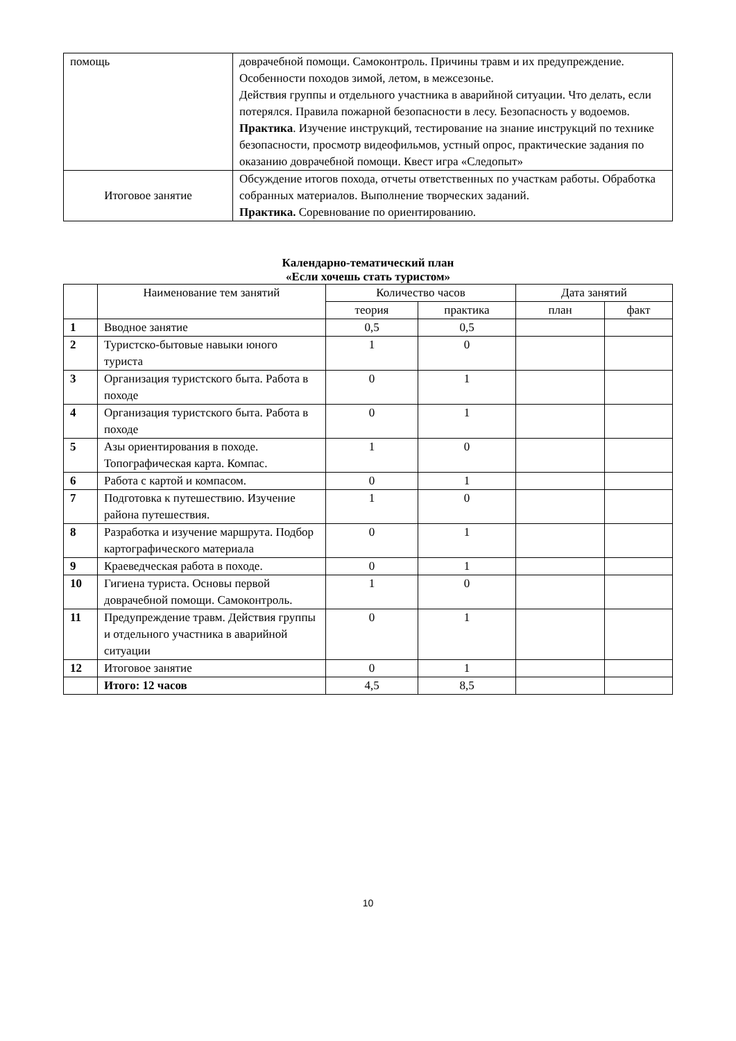| помощь | доврачебной помощи. Самоконтроль. Причины травм и их предупреждение. Особенности походов зимой, летом, в межсезонье. Действия группы и отдельного участника в аварийной ситуации. Что делать, если потерялся. Правила пожарной безопасности в лесу. Безопасность у водоемов. Практика . Изучение инструкций, тестирование на знание инструкций по технике безопасности, просмотр видеофильмов, устный опрос, практические задания по оказанию доврачебной помощи. Квест игра «Следопыт» |
| Итоговое занятие | Обсуждение итогов похода, отчеты ответственных по участкам работы. Обработка собранных материалов. Выполнение творческих заданий. Практика. Соревнование по ориентированию. |
Календарно-тематический план
«Если хочешь стать туристом»
| | Наименование тем занятий | Количество часов | | Дата занятий | |
| --- | --- | --- | --- | --- | --- |
| | | теория | практика | план | факт |
| 1 | Вводное занятие | 0,5 | 0,5 | | |
| 2 | Туристско-бытовые навыки юного туриста | 1 | 0 | | |
| 3 | Организация туристского быта. Работа в походе | 0 | 1 | | |
| 4 | Организация туристского быта. Работа в походе | 0 | 1 | | |
| 5 | Азы ориентирования в походе. Топографическая карта. Компас. | 1 | 0 | | |
| 6 | Работа с картой и компасом. | 0 | 1 | | |
| 7 | Подготовка к путешествию. Изучение района путешествия. | 1 | 0 | | |
| 8 | Разработка и изучение маршрута. Подбор картографического материала | 0 | 1 | | |
| 9 | Краеведческая работа в походе. | 0 | 1 | | |
| 10 | Гигиена туриста. Основы первой доврачебной помощи. Самоконтроль. | 1 | 0 | | |
| 11 | Предупреждение травм. Действия группы и отдельного участника в аварийной ситуации | 0 | 1 | | |
| 12 | Итоговое занятие | 0 | 1 | | |
| | Итого: 12 часов | 4,5 | 8,5 | | |
10